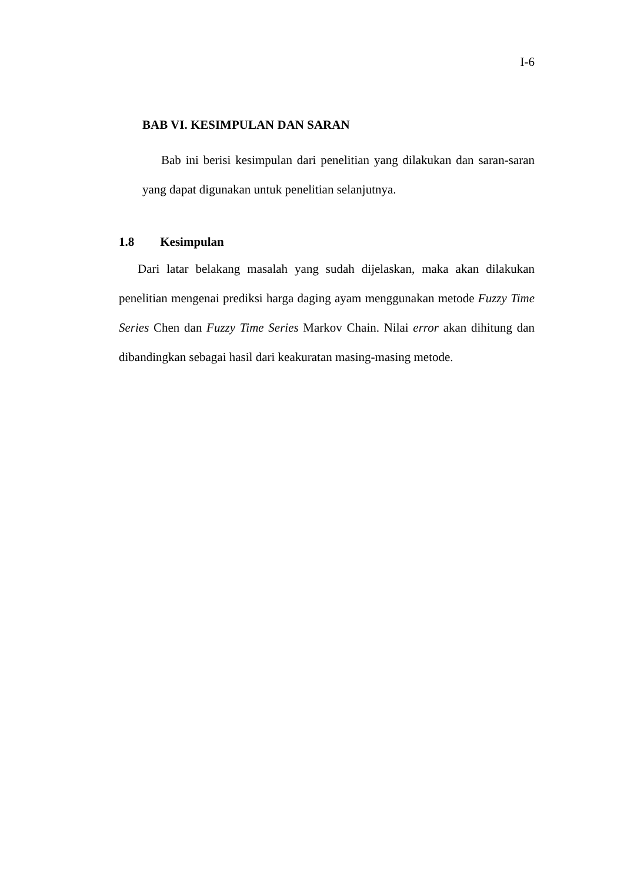I-6
BAB VI. KESIMPULAN DAN SARAN
Bab ini berisi kesimpulan dari penelitian yang dilakukan dan saran-saran yang dapat digunakan untuk penelitian selanjutnya.
1.8 Kesimpulan
Dari latar belakang masalah yang sudah dijelaskan, maka akan dilakukan penelitian mengenai prediksi harga daging ayam menggunakan metode Fuzzy Time Series Chen dan Fuzzy Time Series Markov Chain. Nilai error akan dihitung dan dibandingkan sebagai hasil dari keakuratan masing-masing metode.